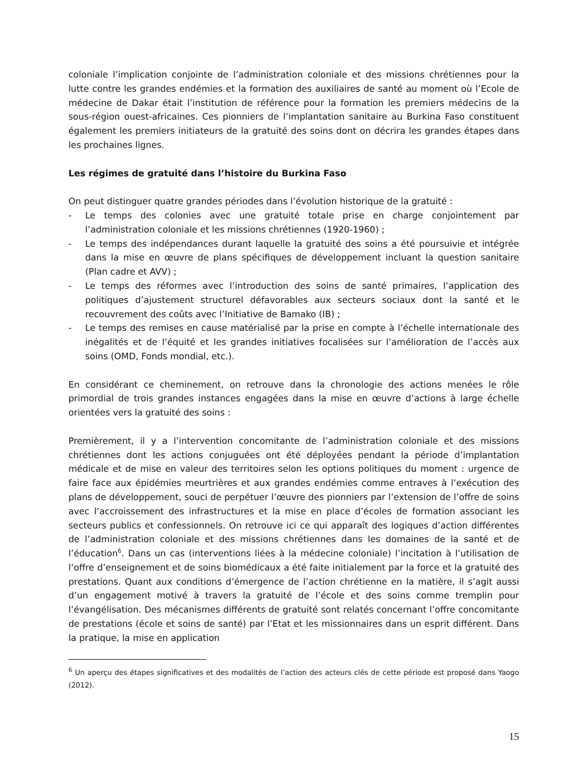coloniale l’implication conjointe de l’administration coloniale et des missions chrétiennes pour la lutte contre les grandes endémies et la formation des auxiliaires de santé au moment où l’Ecole de médecine de Dakar était l’institution de référence pour la formation les premiers médecins de la sous-région ouest-africaines. Ces pionniers de l’implantation sanitaire au Burkina Faso constituent également les premiers initiateurs de la gratuité des soins dont on décrira les grandes étapes dans les prochaines lignes.
Les régimes de gratuité dans l’histoire du Burkina Faso
On peut distinguer quatre grandes périodes dans l’évolution historique de la gratuité :
- Le temps des colonies avec une gratuité totale prise en charge conjointement par l’administration coloniale et les missions chrétiennes (1920-1960) ;
- Le temps des indépendances durant laquelle la gratuité des soins a été poursuivie et intégrée dans la mise en œuvre de plans spécifiques de développement incluant la question sanitaire (Plan cadre et AVV) ;
- Le temps des réformes avec l’introduction des soins de santé primaires, l’application des politiques d’ajustement structurel défavorables aux secteurs sociaux dont la santé et le recouvrement des coûts avec l’Initiative de Bamako (IB) ;
- Le temps des remises en cause matérialisé par la prise en compte à l’échelle internationale des inégalités et de l’équité et les grandes initiatives focalisées sur l’amélioration de l’accès aux soins (OMD, Fonds mondial, etc.).
En considérant ce cheminement, on retrouve dans la chronologie des actions menées le rôle primordial de trois grandes instances engagées dans la mise en œuvre d’actions à large échelle orientées vers la gratuité des soins :
Premièrement, il y a l’intervention concomitante de l’administration coloniale et des missions chrétiennes dont les actions conjuguées ont été déployées pendant la période d’implantation médicale et de mise en valeur des territoires selon les options politiques du moment : urgence de faire face aux épidémies meurtrières et aux grandes endémies comme entraves à l’exécution des plans de développement, souci de perpétuer l’œuvre des pionniers par l’extension de l’offre de soins avec l’accroissement des infrastructures et la mise en place d’écoles de formation associant les secteurs publics et confessionnels. On retrouve ici ce qui apparaît des logiques d’action différentes de l’administration coloniale et des missions chrétiennes dans les domaines de la santé et de l’éducation<sup>6</sup>. Dans un cas (interventions liées à la médecine coloniale) l’incitation à l’utilisation de l’offre d’enseignement et de soins biomédicaux a été faite initialement par la force et la gratuité des prestations. Quant aux conditions d’émergence de l’action chrétienne en la matière, il s’agit aussi d’un engagement motivé à travers la gratuité de l’école et des soins comme tremplin pour l’évangélisation. Des mécanismes différents de gratuité sont relatés concernant l’offre concomitante de prestations (école et soins de santé) par l’Etat et les missionnaires dans un esprit différent. Dans la pratique, la mise en application
<sup>6</sup> Un aperçu des étapes significatives et des modalités de l’action des acteurs clés de cette période est proposé dans Yaogo (2012).
15